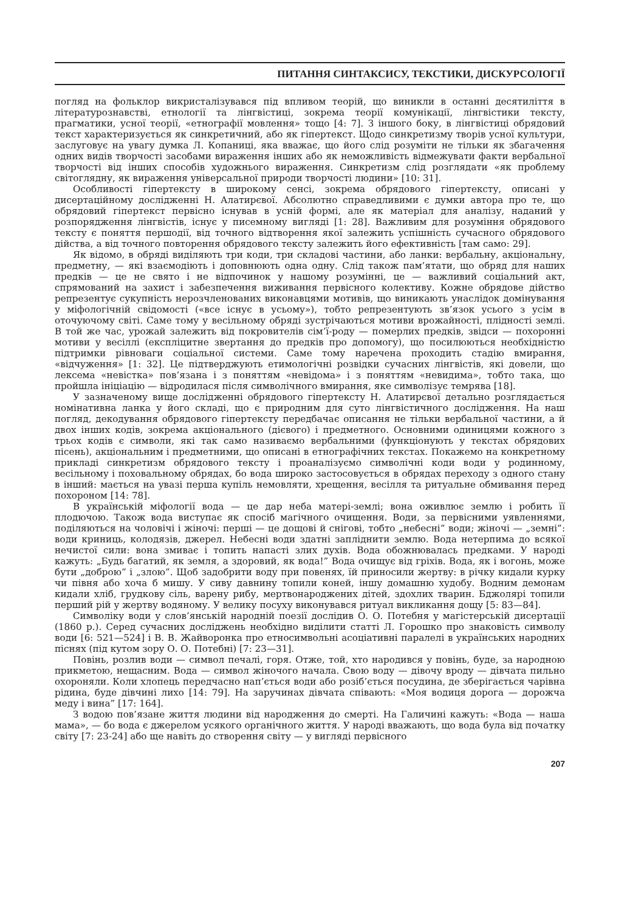ПИТАННЯ СИНТАКСИСУ, ТЕКСТИКИ, ДИСКУРСОЛОГІЇ
погляд на фольклор викристалізувався під впливом теорій, що виникли в останні десятиліття в літературознавстві, етнології та лінгвістиці, зокрема теорії комунікації, лінгвістики тексту, прагматики, усної теорії, «етнографії мовлення» тощо [4: 7]. З іншого боку, в лінгвістиці обрядовий текст характеризується як синкретичний, або як гіпертекст. Щодо синкретизму творів усної культури, заслуговує на увагу думка Л. Копаниці, яка вважає, що його слід розуміти не тільки як збагачення одних видів творчості засобами вираження інших або як неможливість відмежувати факти вербальної творчості від інших способів художнього вираження. Синкретизм слід розглядати «як проблему світоглядну, як вираження універсальної природи творчості людини» [10: 31].
Особливості гіпертексту в широкому сенсі, зокрема обрядового гіпертексту, описані у дисертаційному дослідженні Н. Алатирєвої. Абсолютно справедливими є думки автора про те, що обрядовий гіпертекст первісно існував в усній формі, але як матеріал для аналізу, наданий у розпорядження лінгвістів, існує у писемному вигляді [1: 28]. Важливим для розуміння обрядового тексту є поняття першодії, від точного відтворення якої залежить успішність сучасного обрядового дійства, а від точного повторення обрядового тексту залежить його ефективність [там само: 29].
Як відомо, в обряді виділяють три коди, три складові частини, або ланки: вербальну, акціональну, предметну, — які взаємодіють і доповнюють одна одну. Слід також пам’ятати, що обряд для наших предків — це не свято і не відпочинок у нашому розумінні, це — важливий соціальний акт, спрямований на захист і забезпечення виживання первісного колективу. Кожне обрядове дійство репрезентує сукупність нерозчленованих виконавцями мотивів, що виникають унаслідок домінування у міфологічній свідомості («все існує в усьому»), тобто репрезентують зв’язок усього з усім в оточуючому світі. Саме тому у весільному обряді зустрічаються мотиви врожайності, плідності землі. В той же час, урожай залежить від покровителів сім’ї-роду — померлих предків, звідси — похоронні мотиви у весіллі (експліцитне звертання до предків про допомогу), що посилюються необхідністю підтримки рівноваги соціальної системи. Саме тому наречена проходить стадію вмирання, «відчуження» [1: 32]. Це підтверджують етимологічні розвідки сучасних лінгвістів, які довели, що лексема «невістка» пов’язана і з поняттям «невідома» і з поняттям «невидима», тобто така, що пройшла ініціацію — відродилася після символічного вмирання, яке символізує темрява [18].
У зазначеному вище дослідженні обрядового гіпертексту Н. Алатирєвої детально розглядається номінативна ланка у його складі, що є природним для суто лінгвістичного дослідження. На наш погляд, декодування обрядового гіпертексту передбачає описання не тільки вербальної частини, а й двох інших кодів, зокрема акціонального (дієвого) і предметного. Основними одиницями кожного з трьох кодів є символи, які так само називаємо вербальними (функціонують у текстах обрядових пісень), акціональним і предметними, що описані в етнографічних текстах. Покажемо на конкретному прикладі синкретизм обрядового тексту і проаналізуємо символічні коди води у родинному, весільному і поховальному обрядах, бо вода широко застосовується в обрядах переходу з одного стану в інший: мається на увазі перша купіль немовляти, хрещення, весілля та ритуальне обмивання перед похороном [14: 78].
В українській міфології вода — це дар неба матері-землі; вона оживлює землю і робить її плодючою. Також вода виступає як спосіб магічного очищення. Води, за первісними уявленнями, поділяються на чоловічі і жіночі: перші — це дощові й снігові, тобто „небесні” води; жіночі — „земні”: води криниць, колодязів, джерел. Небесні води здатні запліднити землю. Вода нетерпима до всякої нечистої сили: вона змиває і топить напасті злих духів. Вода обожнювалась предками. У народі кажуть: „Будь багатий, як земля, а здоровий, як вода!” Вода очищує від гріхів. Вода, як і вогонь, може бути „доброю” і „злою”. Щоб задобрити воду при повенях, їй приносили жертву: в річку кидали курку чи півня або хоча б мишу. У сиву давнину топили коней, іншу домашню худобу. Водним демонам кидали хліб, грудкову сіль, варену рибу, мертвонароджених дітей, здохлих тварин. Бджолярі топили перший рій у жертву водяному. У велику посуху виконувався ритуал викликання дощу [5: 83—84].
Символіку води у слов’янській народній поезії дослідив О. О. Потебня у магістерській дисертації (1860 р.). Серед сучасних досліджень необхідно виділити статті Л. Горошко про знаковість символу води [6: 521—524] і В. В. Жайворонка про етносимвольні асоціативні паралелі в українських народних піснях (під кутом зору О. О. Потебні) [7: 23—31].
Повінь, розлив води — символ печалі, горя. Отже, той, хто народився у повінь, буде, за народною прикметою, нещасним. Вода — символ жіночого начала. Свою воду — дівочу вроду — дівчата пильно охороняли. Коли хлопець передчасно нап’ється води або розіб’ється посудина, де зберігається чарівна рідина, буде дівчині лихо [14: 79]. На заручинах дівчата співають: «Моя водиця дорога — дорожча меду і вина” [17: 164].
З водою пов’язане життя людини від народження до смерті. На Галичині кажуть: «Вода — наша мама», — бо вода є джерелом усякого органічного життя. У народі вважають, що вода була від початку світу [7: 23-24] або ще навіть до створення світу — у вигляді первісного
207